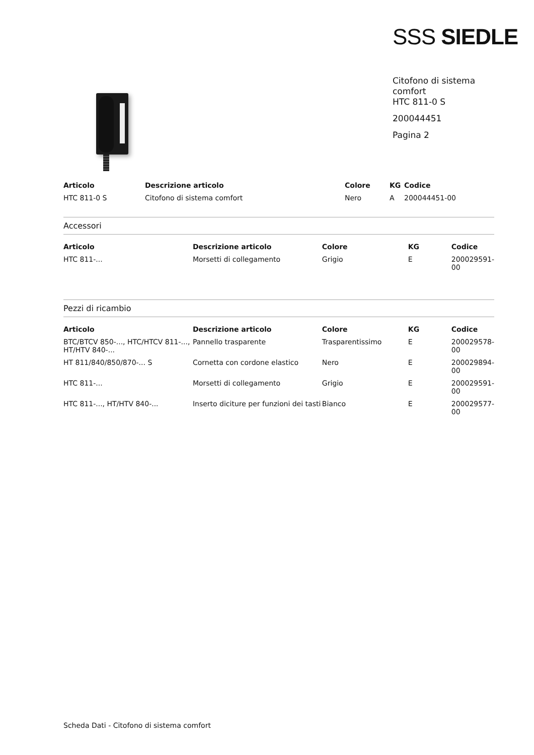SSS SIEDLE
Citofono di sistema
comfort
HTC 811-0 S
200044451
Pagina 2
| Articolo | Descrizione articolo | Colore | KG | Codice |
| --- | --- | --- | --- | --- |
| HTC 811-0 S | Citofono di sistema comfort | Nero | A | 200044451-00 |
Accessori
| Articolo | Descrizione articolo | Colore | KG | Codice |
| --- | --- | --- | --- | --- |
| HTC 811-... | Morsetti di collegamento | Grigio | E | 200029591-00 |
Pezzi di ricambio
| Articolo | Descrizione articolo | Colore | KG | Codice |
| --- | --- | --- | --- | --- |
| BTC/BTCV 850-..., HTC/HTCV 811-..., HT/HTV 840-... | Pannello trasparente | Trasparentissimo | E | 200029578-00 |
| HT 811/840/850/870-... S | Cornetta con cordone elastico | Nero | E | 200029894-00 |
| HTC 811-... | Morsetti di collegamento | Grigio | E | 200029591-00 |
| HTC 811-..., HT/HTV 840-... | Inserto diciture per funzioni dei tasti | Bianco | E | 200029577-00 |
Scheda Dati - Citofono di sistema comfort